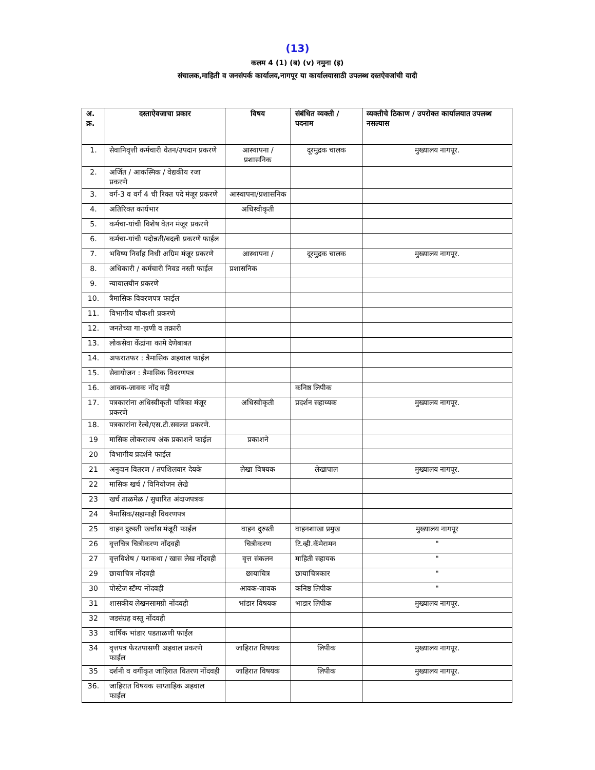(13)
कलम 4 (1) (ब) (v) नमुना (इ)
संचालक,माहिती व जनसंपर्क कार्यालय,नागपूर या कार्यालयासाठी उपलब्ध दस्तऐवजांची यादी
| अ. क्र. | दस्ताऐवजाचा प्रकार | विषय | संबंधित व्यक्ती / पदनाम | व्यक्तीचे ठिकाण / उपरोक्त कार्यालयात उपलब्ध नसल्यास |
| --- | --- | --- | --- | --- |
| 1. | सेवानिवृत्ती कर्मचारी वेतन/उपदान प्रकरणे | आस्थापना /प्रशासनिक | दूरमुद्रक चालक | मुख्यालय नागपूर. |
| 2. | अर्जित / आकस्मिक / वेद्यकीय रजा प्रकरणे | | | |
| 3. | वर्ग-3 व वर्ग 4 ची रिक्त पदे मंजूर प्रकरणे | आस्थापना/प्रशासनिक | | |
| 4. | अतिरिक्त कार्यभार | अधिस्वीकृती | | |
| 5. | कर्मचा-यांची विशेष वेतन मंजूर प्रकरणे | | | |
| 6. | कर्मचा-यांची पदोन्नती/बदली प्रकरणे फाईल | | | |
| 7. | भविष्य निर्वाह निधी अग्रिम मंजूर प्रकरणे | आस्थापना / | दूरमुद्रक चालक | मुख्यालय नागपूर. |
| 8. | अधिकारी / कर्मचारी निवड नस्ती फाईल | प्रशासनिक | | |
| 9. | न्यायालयीन प्रकरणे | | | |
| 10. | त्रैमासिक विवरणपत्र फाईल | | | |
| 11. | विभागीय चौकशी प्रकरणे | | | |
| 12. | जनतेच्या गा-हाणी व तक्रारी | | | |
| 13. | लोकसेवा केंद्रांना कामे देणेबाबत | | | |
| 14. | अफरातफर : त्रैमासिक अहवाल फाईल | | | |
| 15. | सेवायोजन : त्रैमासिक विवरणपत्र | | | |
| 16. | आवक-जावक नोंद वही | | कनिष्ठ लिपीक | |
| 17. | पत्रकारांना अधिस्वीकृती पत्रिका मंजूर प्रकरणे | अधिस्वीकृती | प्रदर्शन सहाय्यक | मुख्यालय नागपूर. |
| 18. | पत्रकारांना रेल्वे/एस.टी.सवलत प्रकरणे. | | | |
| 19 | मासिक लोकराज्य अंक प्रकाशने फाईल | प्रकाशने | | |
| 20 | विभागीय प्रदर्शने फाईल | | | |
| 21 | अनुदान वितरण / तपशिलवार देयके | लेखा विषयक | लेखापाल | मुख्यालय नागपूर. |
| 22 | मासिक खर्च / विनियोजन लेखे | | | |
| 23 | खर्च ताळमेळ / सुधारित अंदाजपत्रक | | | |
| 24 | त्रैमासिक/सहामाही विवरणपत्र | | | |
| 25 | वाहन दुरुस्ती खर्चास मंजूरी फाईल | वाहन दुरुस्ती | वाहनशाखा प्रमुख | मुख्यालय नागपूर |
| 26 | वृत्तचित्र चित्रीकरण नोंदवही | चित्रीकरण | टि.व्ही.कॅमेरामन | " |
| 27 | वृत्तविशेष / यशकथा / खास लेख नोंदवही | वृत्त संकलन | माहिती सहायक | " |
| 29 | छायाचित्र नोंदवही | छायाचित्र | छायाचित्रकार | " |
| 30 | पोस्टेज स्टॅम्प नोंदवही | आवक-जावक | कनिष्ठ लिपीक | " |
| 31 | शासकीय लेखनसामग्री नोंदवही | भांडार विषयक | भाडार लिपीक | मुख्यालय नागपूर. |
| 32 | जडसंग्रह वस्तू नोंदवही | | | |
| 33 | वार्षिक भांडार पडताळणी फाईल | | | |
| 34 | वृत्तपत्र फेरतपासणी अहवाल प्रकरणे फाईल | जाहिरात विषयक | लिपीक | मुख्यालय नागपूर. |
| 35 | दर्शनी व वर्गीकृत जाहिरात वितरण नोंदवही | जाहिरात विषयक | लिपीक | मुख्यालय नागपूर. |
| 36. | जाहिरात विषयक साप्ताहिक अहवाल फाईल | | | |